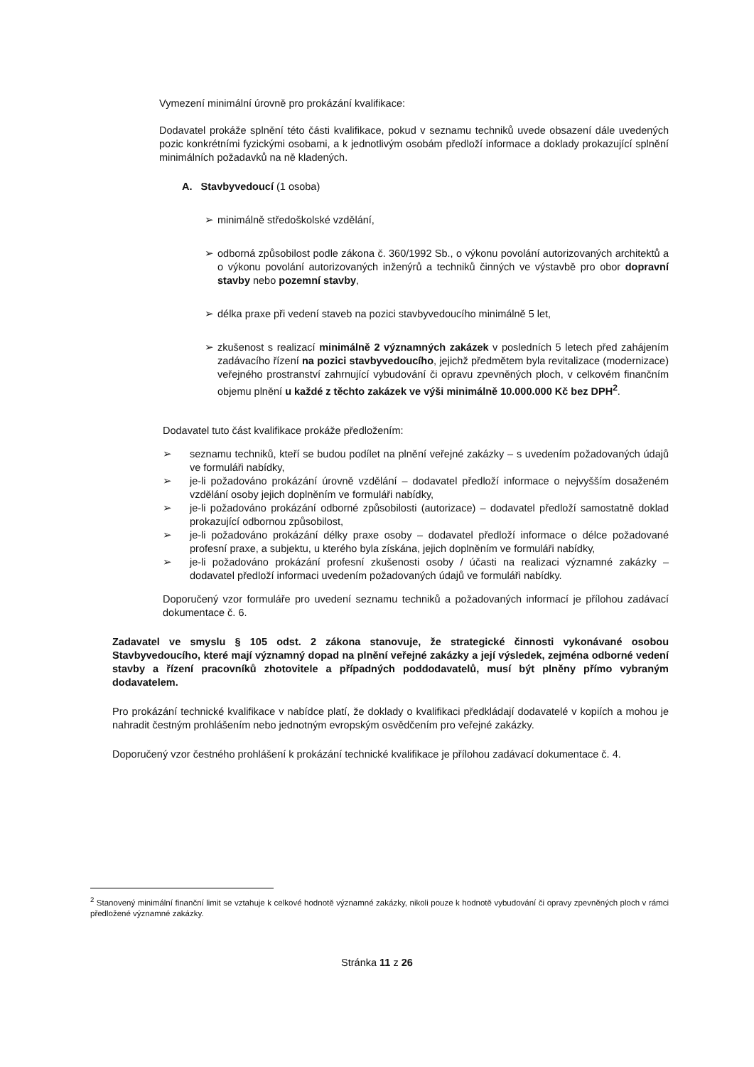Vymezení minimální úrovně pro prokázání kvalifikace:
Dodavatel prokáže splnění této části kvalifikace, pokud v seznamu techniků uvede obsazení dále uvedených pozic konkrétními fyzickými osobami, a k jednotlivým osobám předloží informace a doklady prokazující splnění minimálních požadavků na ně kladených.
A. Stavbyvedoucí (1 osoba)
➢ minimálně středoškolské vzdělání,
➢ odborná způsobilost podle zákona č. 360/1992 Sb., o výkonu povolání autorizovaných architektů a o výkonu povolání autorizovaných inženýrů a techniků činných ve výstavbě pro obor dopravní stavby nebo pozemní stavby,
➢ délka praxe při vedení staveb na pozici stavbyvedoucího minimálně 5 let,
➢ zkušenost s realizací minimálně 2 významných zakázek v posledních 5 letech před zahájením zadávacího řízení na pozici stavbyvedoucího, jejichž předmětem byla revitalizace (modernizace) veřejného prostranství zahrnující vybudování či opravu zpevněných ploch, v celkovém finančním objemu plnění u každé z těchto zakázek ve výši minimálně 10.000.000 Kč bez DPH<sup>2</sup>.
Dodavatel tuto část kvalifikace prokáže předložením:
➢ seznamu techniků, kteří se budou podílet na plnění veřejné zakázky – s uvedením požadovaných údajů ve formuláři nabídky,
➢ je-li požadováno prokázání úrovně vzdělání – dodavatel předloží informace o nejvyšším dosaženém vzdělání osoby jejich doplněním ve formuláři nabídky,
➢ je-li požadováno prokázání odborné způsobilosti (autorizace) – dodavatel předloží samostatně doklad prokazující odbornou způsobilost,
➢ je-li požadováno prokázání délky praxe osoby – dodavatel předloží informace o délce požadované profesní praxe, a subjektu, u kterého byla získána, jejich doplněním ve formuláři nabídky,
➢ je-li požadováno prokázání profesní zkušenosti osoby / účasti na realizaci významné zakázky – dodavatel předloží informaci uvedením požadovaných údajů ve formuláři nabídky.
Doporučený vzor formuláře pro uvedení seznamu techniků a požadovaných informací je přílohou zadávací dokumentace č. 6.
Zadavatel ve smyslu § 105 odst. 2 zákona stanovuje, že strategické činnosti vykonávané osobou Stavbyvedoucího, které mají významný dopad na plnění veřejné zakázky a její výsledek, zejména odborné vedení stavby a řízení pracovníků zhotovitele a případných poddodavatelů, musí být plněny přímo vybraným dodavatelem.
Pro prokázání technické kvalifikace v nabídce platí, že doklady o kvalifikaci předkládají dodavatelé v kopiích a mohou je nahradit čestným prohlášením nebo jednotným evropským osvědčením pro veřejné zakázky.
Doporučený vzor čestného prohlášení k prokázání technické kvalifikace je přílohou zadávací dokumentace č. 4.
<sup>2</sup> Stanovený minimální finanční limit se vztahuje k celkové hodnotě významné zakázky, nikoli pouze k hodnotě vybudování či opravy zpevněných ploch v rámci předložené významné zakázky.
Stránka 11 z 26